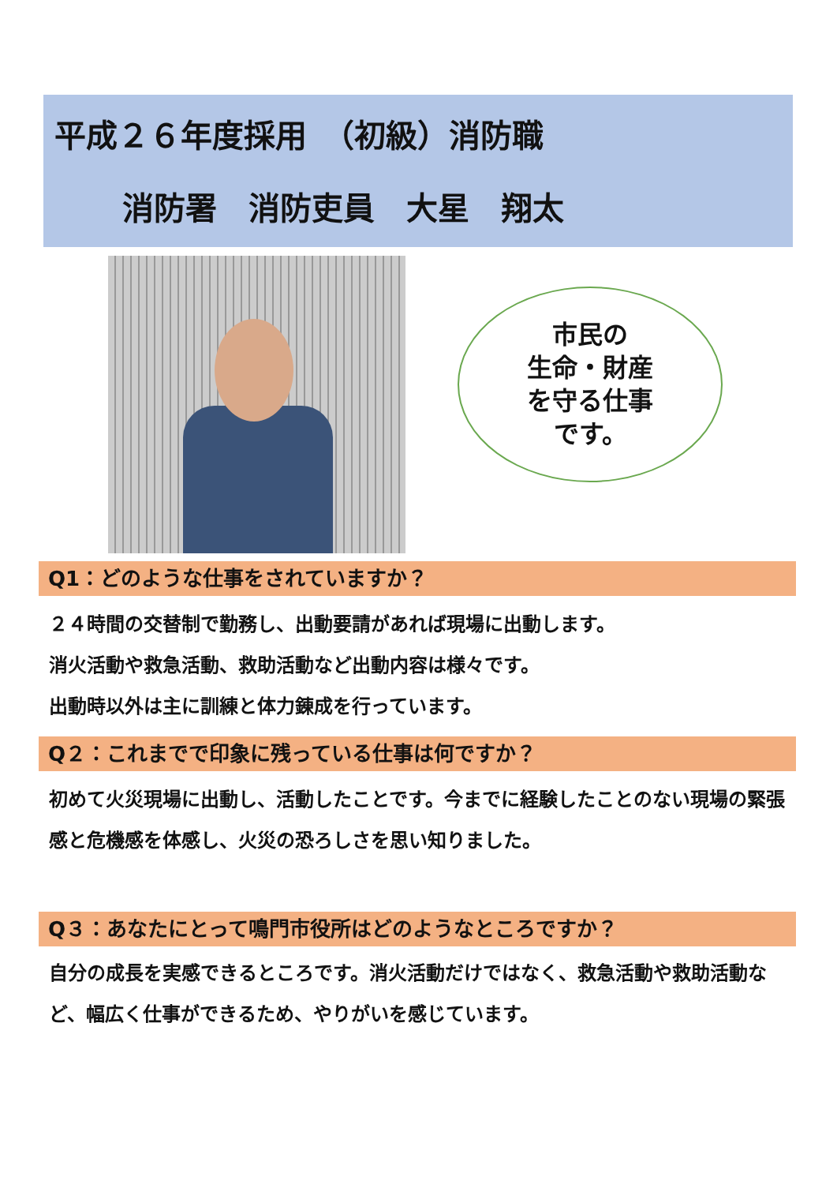平成２６年度採用　（初級）消防職
消防署　消防吏員　大星　翔太
市民の
生命・財産
を守る仕事
です。
Q1：どのような仕事をされていますか？
２４時間の交替制で勤務し、出動要請があれば現場に出動します。
消火活動や救急活動、救助活動など出動内容は様々です。
出動時以外は主に訓練と体力錬成を行っています。
Q２：これまでで印象に残っている仕事は何ですか？
初めて火災現場に出動し、活動したことです。今までに経験したことのない現場の緊張感と危機感を体感し、火災の恐ろしさを思い知りました。
Q３：あなたにとって鳴門市役所はどのようなところですか？
自分の成長を実感できるところです。消火活動だけではなく、救急活動や救助活動など、幅広く仕事ができるため、やりがいを感じています。